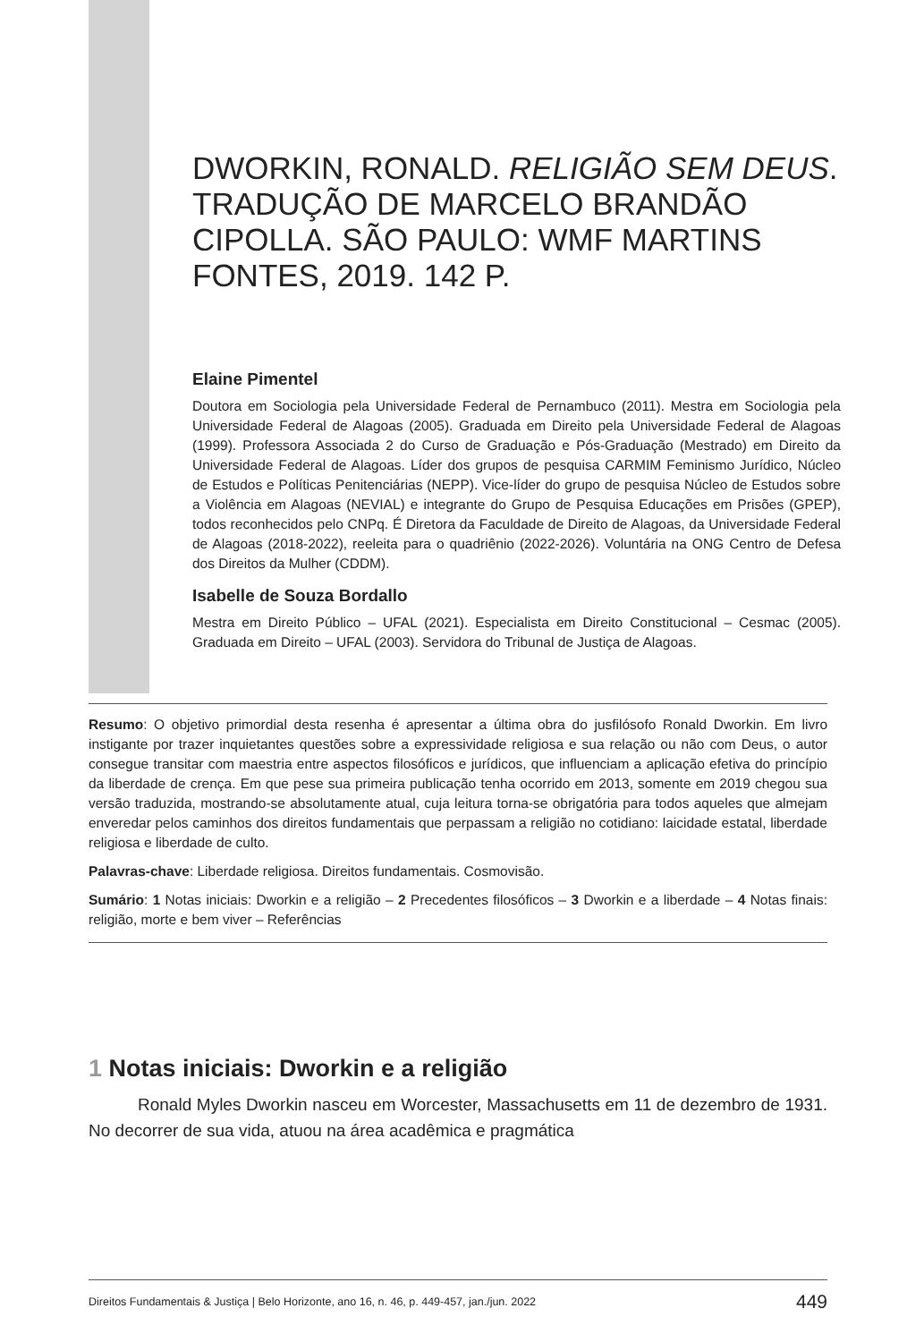DWORKIN, RONALD. RELIGIÃO SEM DEUS. TRADUÇÃO DE MARCELO BRANDÃO CIPOLLA. SÃO PAULO: WMF MARTINS FONTES, 2019. 142 P.
Elaine Pimentel
Doutora em Sociologia pela Universidade Federal de Pernambuco (2011). Mestra em Sociologia pela Universidade Federal de Alagoas (2005). Graduada em Direito pela Universidade Federal de Alagoas (1999). Professora Associada 2 do Curso de Graduação e Pós-Graduação (Mestrado) em Direito da Universidade Federal de Alagoas. Líder dos grupos de pesquisa CARMIM Feminismo Jurídico, Núcleo de Estudos e Políticas Penitenciárias (NEPP). Vice-líder do grupo de pesquisa Núcleo de Estudos sobre a Violência em Alagoas (NEVIAL) e integrante do Grupo de Pesquisa Educações em Prisões (GPEP), todos reconhecidos pelo CNPq. É Diretora da Faculdade de Direito de Alagoas, da Universidade Federal de Alagoas (2018-2022), reeleita para o quadriênio (2022-2026). Voluntária na ONG Centro de Defesa dos Direitos da Mulher (CDDM).
Isabelle de Souza Bordallo
Mestra em Direito Público – UFAL (2021). Especialista em Direito Constitucional – Cesmac (2005). Graduada em Direito – UFAL (2003). Servidora do Tribunal de Justiça de Alagoas.
Resumo: O objetivo primordial desta resenha é apresentar a última obra do jusfilósofo Ronald Dworkin. Em livro instigante por trazer inquietantes questões sobre a expressividade religiosa e sua relação ou não com Deus, o autor consegue transitar com maestria entre aspectos filosóficos e jurídicos, que influenciam a aplicação efetiva do princípio da liberdade de crença. Em que pese sua primeira publicação tenha ocorrido em 2013, somente em 2019 chegou sua versão traduzida, mostrando-se absolutamente atual, cuja leitura torna-se obrigatória para todos aqueles que almejam enveredar pelos caminhos dos direitos fundamentais que perpassam a religião no cotidiano: laicidade estatal, liberdade religiosa e liberdade de culto.
Palavras-chave: Liberdade religiosa. Direitos fundamentais. Cosmovisão.
Sumário: 1 Notas iniciais: Dworkin e a religião – 2 Precedentes filosóficos – 3 Dworkin e a liberdade – 4 Notas finais: religião, morte e bem viver – Referências
1 Notas iniciais: Dworkin e a religião
Ronald Myles Dworkin nasceu em Worcester, Massachusetts em 11 de dezembro de 1931. No decorrer de sua vida, atuou na área acadêmica e pragmática
Direitos Fundamentais & Justiça | Belo Horizonte, ano 16, n. 46, p. 449-457, jan./jun. 2022 449